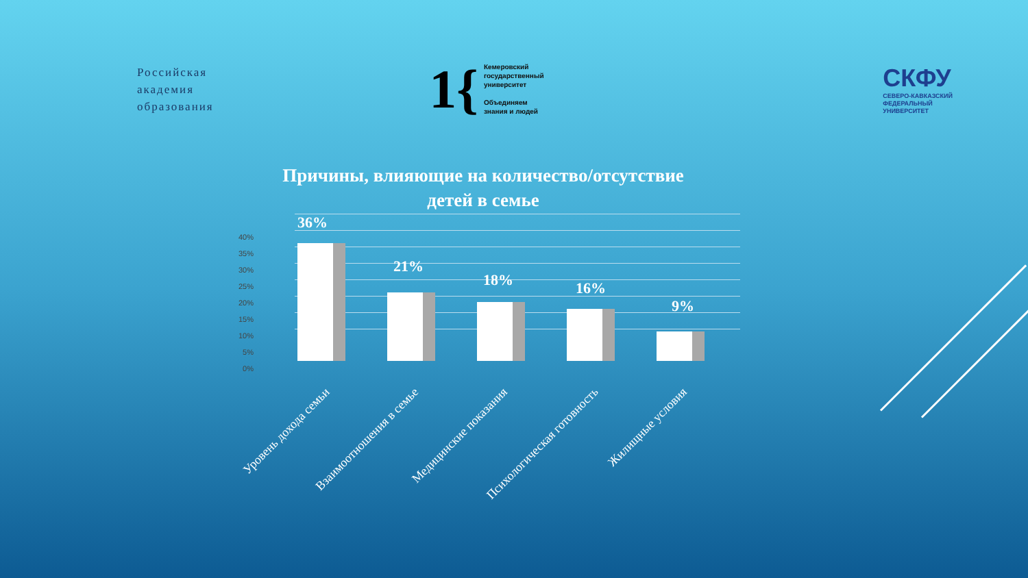Российская
академия
образования
1{
Кемеровский
государственный
университет
Объединяем
знания и людей
СКФУ
СЕВЕРО-КАВКАЗСКИЙ
ФЕДЕРАЛЬНЫЙ
УНИВЕРСИТЕТ
Причины, влияющие на количество/отсутствие
детей в семье
40%
35%
30%
25%
20%
15%
10%
5%
0%
36%
21%
18% 16%
9%
Уровень дохода семьи Взаимоотношения в семье Медицинские показания Психологическая готовность Жилищные условия